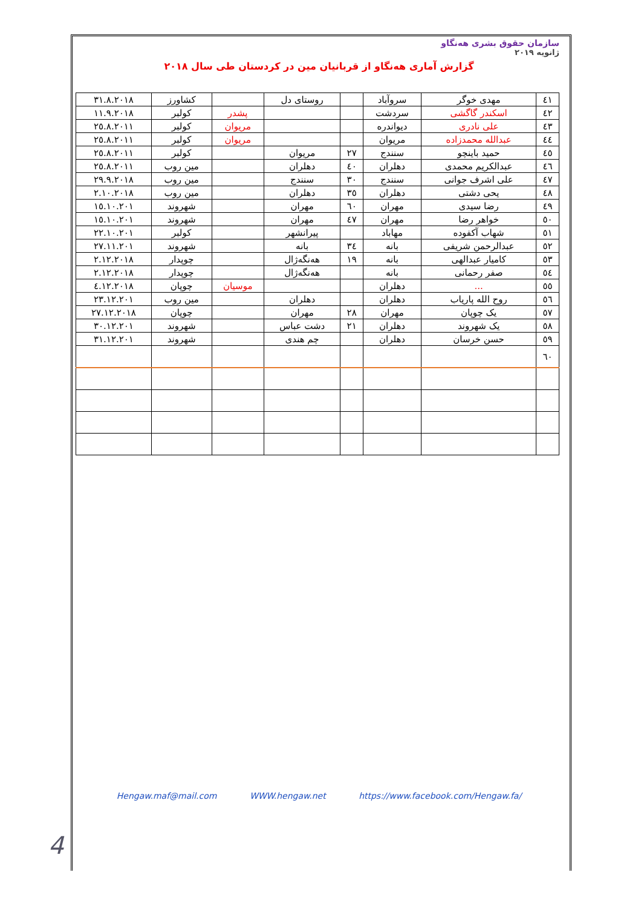سازمان حقوق بشری هەنگاو
ژانویه ۲۰۱۹
گزارش آماری هەنگاو از قربانیان مین در کردستان طی سال ۲۰۱۸
| ٤١ | مهدی خوگر | سروآباد | | روستای دل | | کشاورز | ٣١.٨.٢٠١٨ |
| ٤٢ | اسکندر گاگشی | سردشت | | | پشدر | کولبر | ١١.٩.٢٠١٨ |
| ٤٣ | علی نادری | دیواندره | | | مریوان | کولبر | ٢٥.٨.٢٠١١ |
| ٤٤ | عبدالله محمدزاده | مریوان | | | مریوان | کولبر | ٢٥.٨.٢٠١١ |
| ٤٥ | حمید باینچو | سنندج | ٢٧ | مریوان | | کولبر | ٢٥.٨.٢٠١١ |
| ٤٦ | عبدالکریم محمدی | دهلران | ٤٠ | دهلران | | مین روب | ٢٥.٨.٢٠١١ |
| ٤٧ | علی اشرف جوانی | سنندج | ٣٠ | سنندج | | مین روب | ٢٩.٩.٢٠١٨ |
| ٤٨ | یحی دشتی | دهلران | ٣٥ | دهلران | | مین روب | ٢.١٠.٢٠١٨ |
| ٤٩ | رضا سیدی | مهران | ٦٠ | مهران | | شهروند | ١٥.١٠.٢٠١ |
| ٥٠ | خواهر رضا | مهران | ٤٧ | مهران | | شهروند | ١٥.١٠.٢٠١ |
| ٥١ | شهاب آکفوده | مهاباد | | پیرانشهر | | کولبر | ٢٢.١٠.٢٠١ |
| ٥٢ | عبدالرحمن شریفی | بانه | ٣٤ | بانه | | شهروند | ٢٧.١١.٢٠١ |
| ٥٣ | کامیار عبدالهی | بانه | ١٩ | هەنگەژال | | چوپدار | ٢.١٢.٢٠١٨ |
| ٥٤ | صفر رحمانی | بانه | | هەنگەژال | | چوپدار | ٢.١٢.٢٠١٨ |
| ٥٥ | ... | دهلران | | | موسیان | چوپان | ٤.١٢.٢٠١٨ |
| ٥٦ | روح الله پاریاب | دهلران | | دهلران | | مین روب | ٢٣.١٢.٢٠١ |
| ٥٧ | یک چوپان | مهران | ٢٨ | مهران | | چوپان | ٢٧.١٢.٢٠١٨ |
| ٥٨ | یک شهروند | دهلران | ٢١ | دشت عباس | | شهروند | ٣٠.١٢.٢٠١ |
| ٥٩ | حسن خرسان | دهلران | | چم هندی | | شهروند | ٣١.١٢.٢٠١ |
| ٦٠ | | | | | | | |
Hengaw.maf@mail.com WWW.hengaw.net https://www.facebook.com/Hengaw.fa/
4